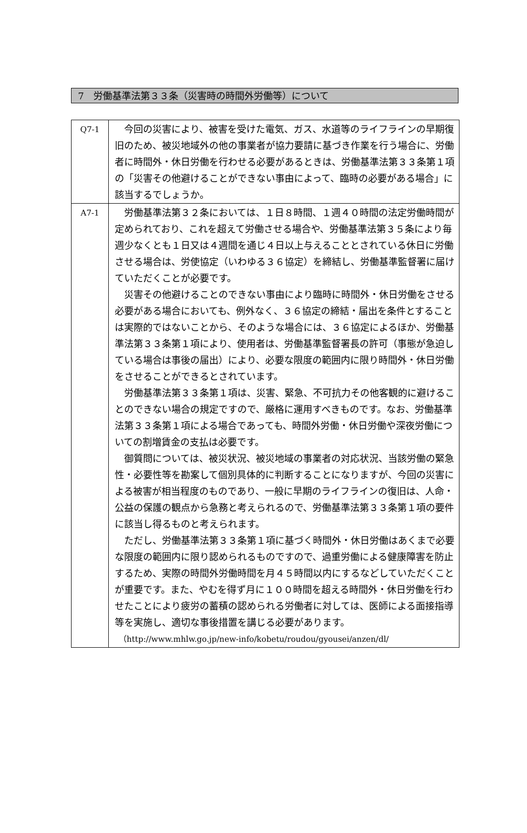7　労働基準法第３３条（災害時の時間外労働等）について
| Q7-1 | 今回の災害により、被害を受けた電気、ガス、水道等のライフラインの早期復旧のため、被災地域外の他の事業者が協力要請に基づき作業を行う場合に、労働者に時間外・休日労働を行わせる必要があるときは、労働基準法第３３条第１項の「災害その他避けることができない事由によって、臨時の必要がある場合」に該当するでしょうか。 |
| A7-1 | 労働基準法第３２条においては、１日８時間、１週４０時間の法定労働時間が定められており、これを超えて労働させる場合や、労働基準法第３５条により毎週少なくとも１日又は４週間を通じ４日以上与えることとされている休日に労働させる場合は、労使協定（いわゆる３６協定）を締結し、労働基準監督署に届けていただくことが必要です。 災害その他避けることのできない事由により臨時に時間外・休日労働をさせる必要がある場合においても、例外なく、３６協定の締結・届出を条件とすることは実際的ではないことから、そのような場合には、３６協定によるほか、労働基準法第３３条第１項により、使用者は、労働基準監督署長の許可（事態が急迫している場合は事後の届出）により、必要な限度の範囲内に限り時間外・休日労働をさせることができるとされています。 労働基準法第３３条第１項は、災害、緊急、不可抗力その他客観的に避けることのできない場合の規定ですので、厳格に運用すべきものです。なお、労働基準法第３３条第１項による場合であっても、時間外労働・休日労働や深夜労働についての割増賃金の支払は必要です。 御質問については、被災状況、被災地域の事業者の対応状況、当該労働の緊急性・必要性等を勘案して個別具体的に判断することになりますが、今回の災害による被害が相当程度のものであり、一般に早期のライフラインの復旧は、人命・公益の保護の観点から急務と考えられるので、労働基準法第３３条第１項の要件に該当し得るものと考えられます。 ただし、労働基準法第３３条第１項に基づく時間外・休日労働はあくまで必要な限度の範囲内に限り認められるものですので、過重労働による健康障害を防止するため、実際の時間外労働時間を月４５時間以内にするなどしていただくことが重要です。また、やむを得ず月に１００時間を超える時間外・休日労働を行わせたことにより疲労の蓄積の認められる労働者に対しては、医師による面接指導等を実施し、適切な事後措置を講じる必要があります。 （http://www.mhlw.go.jp/new-info/kobetu/roudou/gyousei/anzen/dl/ |